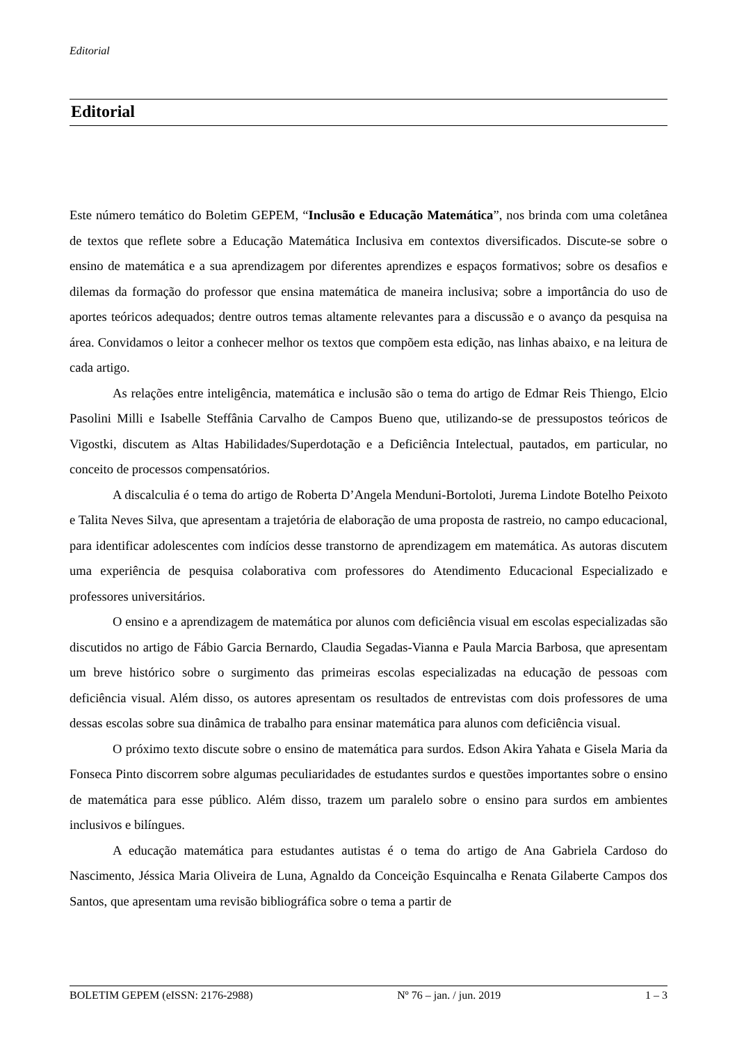Editorial
Editorial
Este número temático do Boletim GEPEM, “Inclusão e Educação Matemática”, nos brinda com uma coletânea de textos que reflete sobre a Educação Matemática Inclusiva em contextos diversificados. Discute-se sobre o ensino de matemática e a sua aprendizagem por diferentes aprendizes e espaços formativos; sobre os desafios e dilemas da formação do professor que ensina matemática de maneira inclusiva; sobre a importância do uso de aportes teóricos adequados; dentre outros temas altamente relevantes para a discussão e o avanço da pesquisa na área. Convidamos o leitor a conhecer melhor os textos que compõem esta edição, nas linhas abaixo, e na leitura de cada artigo.
As relações entre inteligência, matemática e inclusão são o tema do artigo de Edmar Reis Thiengo, Elcio Pasolini Milli e Isabelle Steffânia Carvalho de Campos Bueno que, utilizando-se de pressupostos teóricos de Vigostki, discutem as Altas Habilidades/Superdotação e a Deficiência Intelectual, pautados, em particular, no conceito de processos compensatórios.
A discalculia é o tema do artigo de Roberta D’Angela Menduni-Bortoloti, Jurema Lindote Botelho Peixoto e Talita Neves Silva, que apresentam a trajetória de elaboração de uma proposta de rastreio, no campo educacional, para identificar adolescentes com indícios desse transtorno de aprendizagem em matemática. As autoras discutem uma experiência de pesquisa colaborativa com professores do Atendimento Educacional Especializado e professores universitários.
O ensino e a aprendizagem de matemática por alunos com deficiência visual em escolas especializadas são discutidos no artigo de Fábio Garcia Bernardo, Claudia Segadas-Vianna e Paula Marcia Barbosa, que apresentam um breve histórico sobre o surgimento das primeiras escolas especializadas na educação de pessoas com deficiência visual. Além disso, os autores apresentam os resultados de entrevistas com dois professores de uma dessas escolas sobre sua dinâmica de trabalho para ensinar matemática para alunos com deficiência visual.
O próximo texto discute sobre o ensino de matemática para surdos. Edson Akira Yahata e Gisela Maria da Fonseca Pinto discorrem sobre algumas peculiaridades de estudantes surdos e questões importantes sobre o ensino de matemática para esse público. Além disso, trazem um paralelo sobre o ensino para surdos em ambientes inclusivos e bilíngues.
A educação matemática para estudantes autistas é o tema do artigo de Ana Gabriela Cardoso do Nascimento, Jéssica Maria Oliveira de Luna, Agnaldo da Conceição Esquincalha e Renata Gilaberte Campos dos Santos, que apresentam uma revisão bibliográfica sobre o tema a partir de
BOLETIM GEPEM (eISSN: 2176-2988) Nº 76 – jan. / jun. 2019 1 – 3